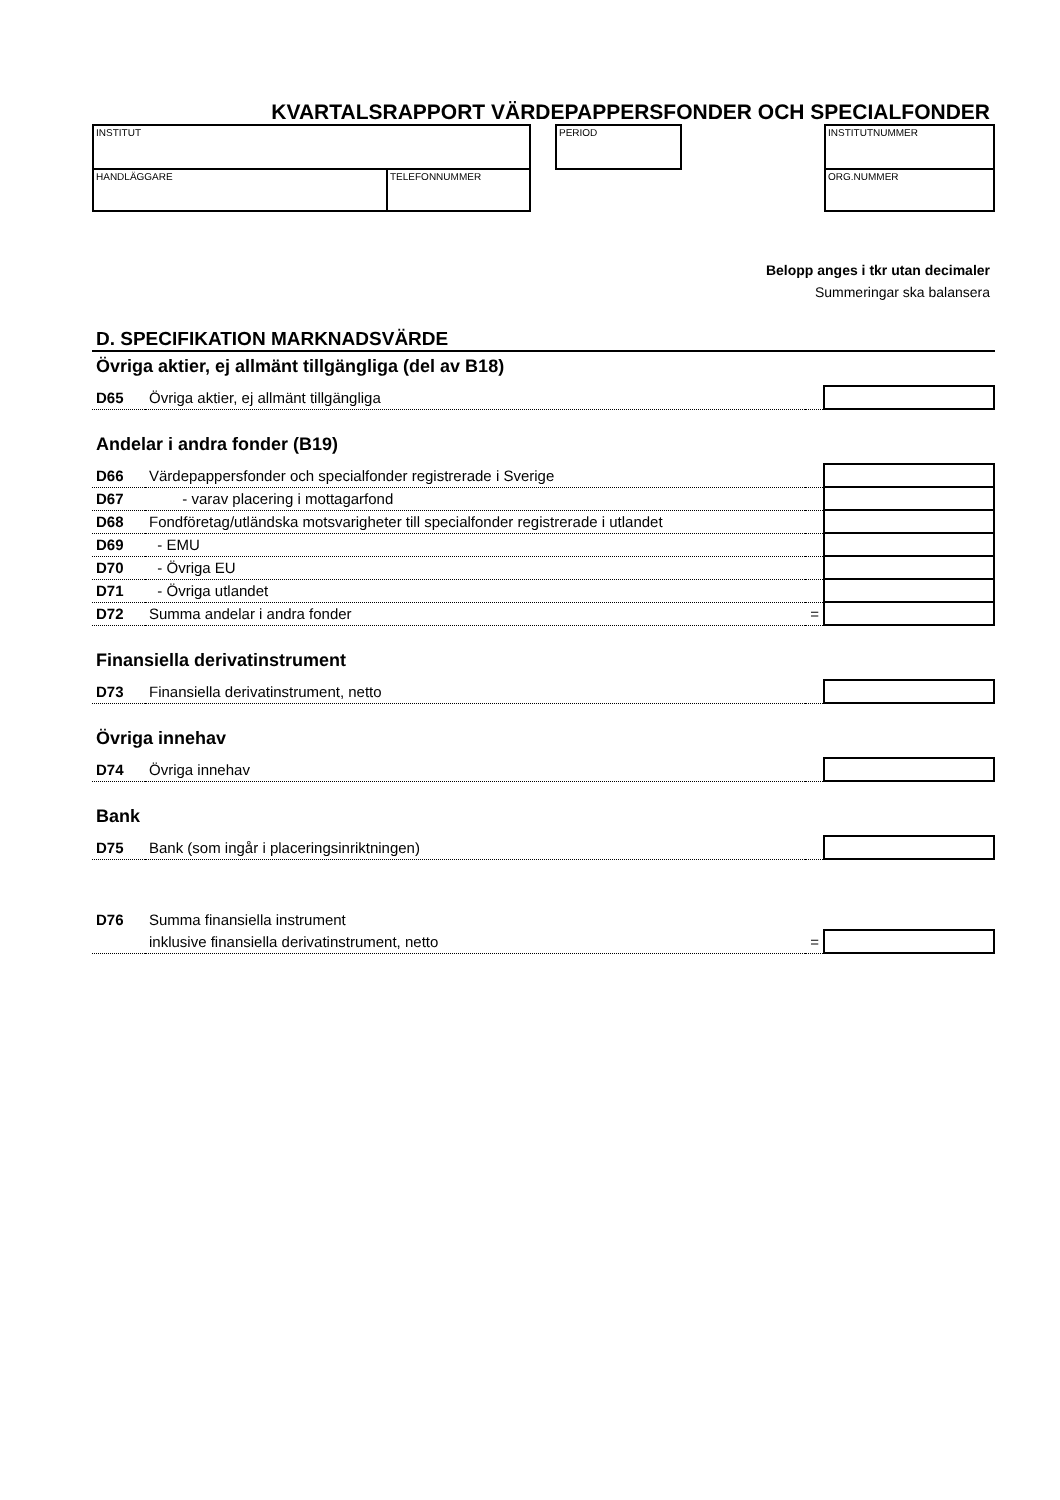KVARTALSRAPPORT VÄRDEPAPPERSFONDER OCH SPECIALFONDER
INSTITUT
HANDLÄGGARE TELEFONNUMMER
PERIOD INSTITUTNUMMER
ORG.NUMMER
Belopp anges i tkr utan decimaler
Summeringar ska balansera
D. SPECIFIKATION MARKNADSVÄRDE
Övriga aktier, ej allmänt tillgängliga (del av B18)
| D65 | Övriga aktier, ej allmänt tillgängliga | | |
Andelar i andra fonder (B19)
| D66 | Värdepappersfonder och specialfonder registrerade i Sverige | | |
| D67 | - varav placering i mottagarfond | | |
| D68 | Fondföretag/utländska motsvarigheter till specialfonder registrerade i utlandet | | |
| D69 | - EMU | | |
| D70 | - Övriga EU | | |
| D71 | - Övriga utlandet | | |
| D72 | Summa andelar i andra fonder | = | |
Finansiella derivatinstrument
| D73 | Finansiella derivatinstrument, netto | | |
Övriga innehav
| D74 | Övriga innehav | | |
Bank
| D75 | Bank (som ingår i placeringsinriktningen) | | |
| D76 | Summa finansiella instrument | | |
| | inklusive finansiella derivatinstrument, netto | = | |